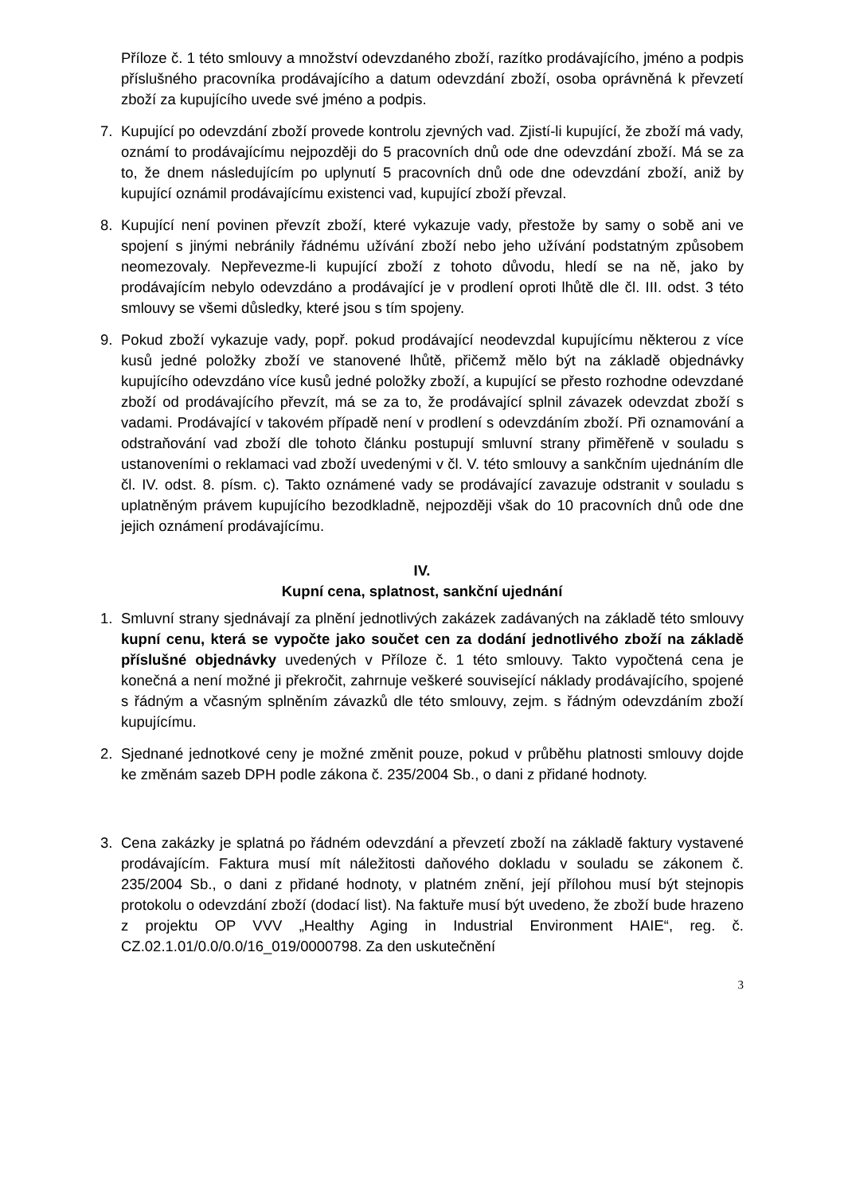Příloze č. 1 této smlouvy a množství odevzdaného zboží, razítko prodávajícího, jméno a podpis příslušného pracovníka prodávajícího a datum odevzdání zboží, osoba oprávněná k převzetí zboží za kupujícího uvede své jméno a podpis.
7. Kupující po odevzdání zboží provede kontrolu zjevných vad. Zjistí-li kupující, že zboží má vady, oznámí to prodávajícímu nejpozději do 5 pracovních dnů ode dne odevzdání zboží. Má se za to, že dnem následujícím po uplynutí 5 pracovních dnů ode dne odevzdání zboží, aniž by kupující oznámil prodávajícímu existenci vad, kupující zboží převzal.
8. Kupující není povinen převzít zboží, které vykazuje vady, přestože by samy o sobě ani ve spojení s jinými nebránily řádnému užívání zboží nebo jeho užívání podstatným způsobem neomezovaly. Nepřevezme-li kupující zboží z tohoto důvodu, hledí se na ně, jako by prodávajícím nebylo odevzdáno a prodávající je v prodlení oproti lhůtě dle čl. III. odst. 3 této smlouvy se všemi důsledky, které jsou s tím spojeny.
9. Pokud zboží vykazuje vady, popř. pokud prodávající neodevzdal kupujícímu některou z více kusů jedné položky zboží ve stanovené lhůtě, přičemž mělo být na základě objednávky kupujícího odevzdáno více kusů jedné položky zboží, a kupující se přesto rozhodne odevzdané zboží od prodávajícího převzít, má se za to, že prodávající splnil závazek odevzdat zboží s vadami. Prodávající v takovém případě není v prodlení s odevzdáním zboží. Při oznamování a odstraňování vad zboží dle tohoto článku postupují smluvní strany přiměřeně v souladu s ustanoveními o reklamaci vad zboží uvedenými v čl. V. této smlouvy a sankčním ujednáním dle čl. IV. odst. 8. písm. c). Takto oznámené vady se prodávající zavazuje odstranit v souladu s uplatněným právem kupujícího bezodkladně, nejpozději však do 10 pracovních dnů ode dne jejich oznámení prodávajícímu.
IV.
Kupní cena, splatnost, sankční ujednání
1. Smluvní strany sjednávají za plnění jednotlivých zakázek zadávaných na základě této smlouvy kupní cenu, která se vypočte jako součet cen za dodání jednotlivého zboží na základě příslušné objednávky uvedených v Příloze č. 1 této smlouvy. Takto vypočtená cena je konečná a není možné ji překročit, zahrnuje veškeré související náklady prodávajícího, spojené s řádným a včasným splněním závazků dle této smlouvy, zejm. s řádným odevzdáním zboží kupujícímu.
2. Sjednané jednotkové ceny je možné změnit pouze, pokud v průběhu platnosti smlouvy dojde ke změnám sazeb DPH podle zákona č. 235/2004 Sb., o dani z přidané hodnoty.
3. Cena zakázky je splatná po řádném odevzdání a převzetí zboží na základě faktury vystavené prodávajícím. Faktura musí mít náležitosti daňového dokladu v souladu se zákonem č. 235/2004 Sb., o dani z přidané hodnoty, v platném znění, její přílohou musí být stejnopis protokolu o odevzdání zboží (dodací list). Na faktuře musí být uvedeno, že zboží bude hrazeno z projektu OP VVV „Healthy Aging in Industrial Environment HAIE“, reg. č. CZ.02.1.01/0.0/0.0/16_019/0000798. Za den uskutečnění
3